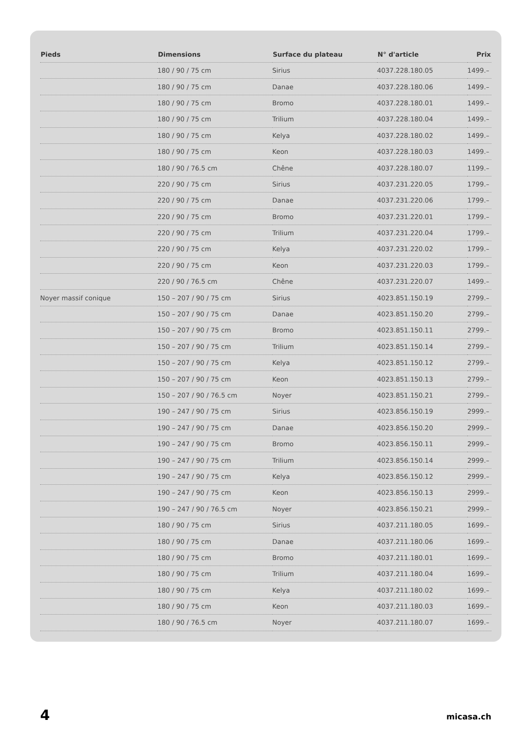| Pieds | Dimensions | Surface du plateau | N° d'article | Prix |
| --- | --- | --- | --- | --- |
| | 180 / 90 / 75 cm | Sirius | 4037.228.180.05 | 1499.– |
| | 180 / 90 / 75 cm | Danae | 4037.228.180.06 | 1499.– |
| | 180 / 90 / 75 cm | Bromo | 4037.228.180.01 | 1499.– |
| | 180 / 90 / 75 cm | Trilium | 4037.228.180.04 | 1499.– |
| | 180 / 90 / 75 cm | Kelya | 4037.228.180.02 | 1499.– |
| | 180 / 90 / 75 cm | Keon | 4037.228.180.03 | 1499.– |
| | 180 / 90 / 76.5 cm | Chêne | 4037.228.180.07 | 1199.– |
| | 220 / 90 / 75 cm | Sirius | 4037.231.220.05 | 1799.– |
| | 220 / 90 / 75 cm | Danae | 4037.231.220.06 | 1799.– |
| | 220 / 90 / 75 cm | Bromo | 4037.231.220.01 | 1799.– |
| | 220 / 90 / 75 cm | Trilium | 4037.231.220.04 | 1799.– |
| | 220 / 90 / 75 cm | Kelya | 4037.231.220.02 | 1799.– |
| | 220 / 90 / 75 cm | Keon | 4037.231.220.03 | 1799.– |
| | 220 / 90 / 76.5 cm | Chêne | 4037.231.220.07 | 1499.– |
| Noyer massif conique | 150 – 207 / 90 / 75 cm | Sirius | 4023.851.150.19 | 2799.– |
| | 150 – 207 / 90 / 75 cm | Danae | 4023.851.150.20 | 2799.– |
| | 150 – 207 / 90 / 75 cm | Bromo | 4023.851.150.11 | 2799.– |
| | 150 – 207 / 90 / 75 cm | Trilium | 4023.851.150.14 | 2799.– |
| | 150 – 207 / 90 / 75 cm | Kelya | 4023.851.150.12 | 2799.– |
| | 150 – 207 / 90 / 75 cm | Keon | 4023.851.150.13 | 2799.– |
| | 150 – 207 / 90 / 76.5 cm | Noyer | 4023.851.150.21 | 2799.– |
| | 190 – 247 / 90 / 75 cm | Sirius | 4023.856.150.19 | 2999.– |
| | 190 – 247 / 90 / 75 cm | Danae | 4023.856.150.20 | 2999.– |
| | 190 – 247 / 90 / 75 cm | Bromo | 4023.856.150.11 | 2999.– |
| | 190 – 247 / 90 / 75 cm | Trilium | 4023.856.150.14 | 2999.– |
| | 190 – 247 / 90 / 75 cm | Kelya | 4023.856.150.12 | 2999.– |
| | 190 – 247 / 90 / 75 cm | Keon | 4023.856.150.13 | 2999.– |
| | 190 – 247 / 90 / 76.5 cm | Noyer | 4023.856.150.21 | 2999.– |
| | 180 / 90 / 75 cm | Sirius | 4037.211.180.05 | 1699.– |
| | 180 / 90 / 75 cm | Danae | 4037.211.180.06 | 1699.– |
| | 180 / 90 / 75 cm | Bromo | 4037.211.180.01 | 1699.– |
| | 180 / 90 / 75 cm | Trilium | 4037.211.180.04 | 1699.– |
| | 180 / 90 / 75 cm | Kelya | 4037.211.180.02 | 1699.– |
| | 180 / 90 / 75 cm | Keon | 4037.211.180.03 | 1699.– |
| | 180 / 90 / 76.5 cm | Noyer | 4037.211.180.07 | 1699.– |
4 micasa.ch